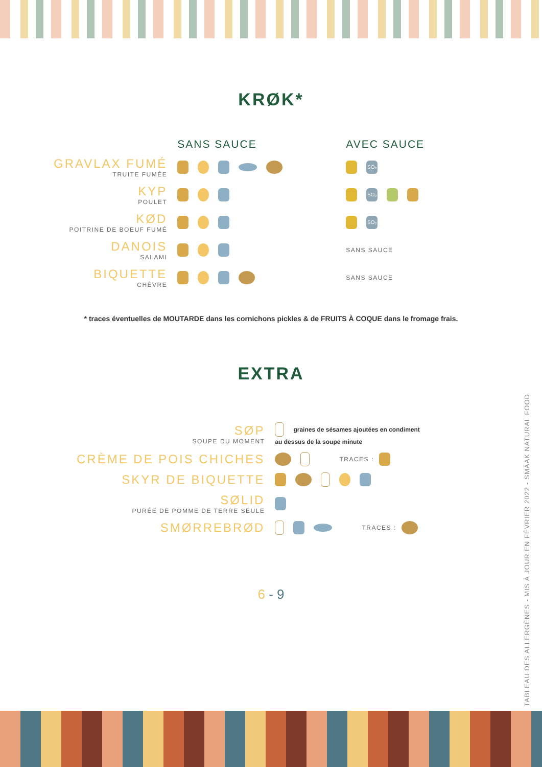KRØK*
| | SANS SAUCE | AVEC SAUCE |
| GRAVLAX FUMÉ TRUITE FUMÉE | | SO₂ |
| KYP POULET | | SO₂ |
| KØD POITRINE DE BOEUF FUMÉ | | SO₂ |
| DANOIS SALAMI | | SANS SAUCE |
| BIQUETTE CHÈVRE | | SANS SAUCE |
* traces éventuelles de MOUTARDE dans les cornichons pickles & de FRUITS À COQUE dans le fromage frais.
EXTRA
| SØP SOUPE DU MOMENT | graines de sésames ajoutées en condiment au dessus de la soupe minute |
| CRÈME DE POIS CHICHES | TRACES : |
| SKYR DE BIQUETTE | |
| SØLID PURÉE DE POMME DE TERRE SEULE | |
| SMØRREBRØD | TRACES : |
6 - 9
TABLEAU DES ALLERGÈNES - MIS À JOUR EN FÉVRIER 2022 - SMĀAK NATURAL FOOD